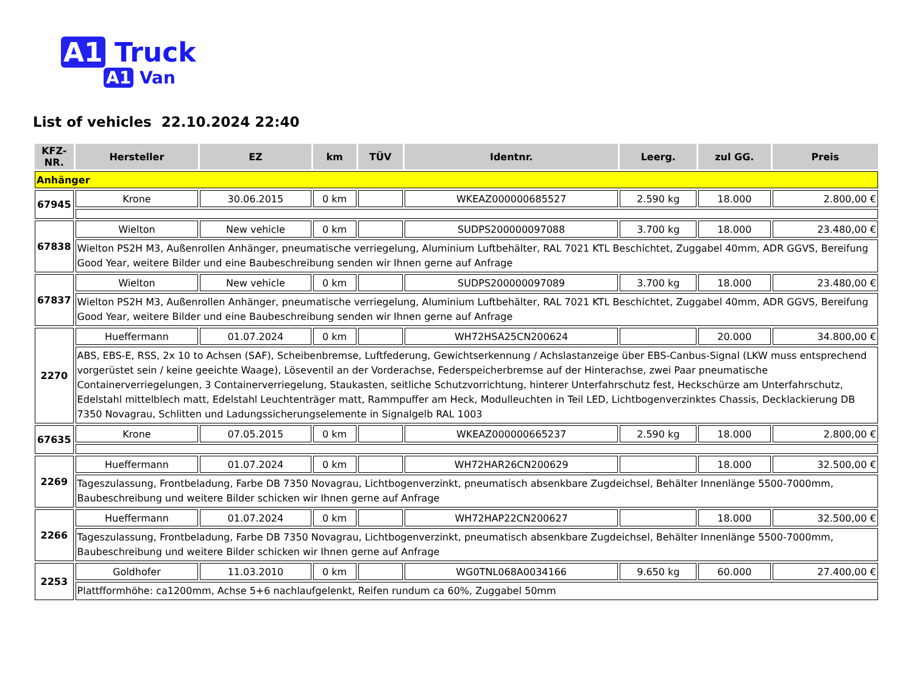A1 Truck
A1 Van
List of vehicles 22.10.2024 22:40
| KFZ-NR. | Hersteller | EZ | km | TÜV | Identnr. | Leerg. | zul GG. | Preis |
| --- | --- | --- | --- | --- | --- | --- | --- | --- |
| Anhänger | | | | | | | | |
| 67945 | Krone | 30.06.2015 | 0 km | | WKEAZ000000685527 | 2.590 kg | 18.000 | 2.800,00 € |
| 67838 | Wielton | New vehicle | 0 km | | SUDPS200000097088 | 3.700 kg | 18.000 | 23.480,00 € |
| | Wielton PS2H M3, Außenrollen Anhänger, pneumatische verriegelung, Aluminium Luftbehälter, RAL 7021 KTL Beschichtet, Zuggabel 40mm, ADR GGVS, Bereifung Good Year, weitere Bilder und eine Baubeschreibung senden wir Ihnen gerne auf Anfrage | | | | | | | |
| 67837 | Wielton | New vehicle | 0 km | | SUDPS200000097089 | 3.700 kg | 18.000 | 23.480,00 € |
| | Wielton PS2H M3, Außenrollen Anhänger, pneumatische verriegelung, Aluminium Luftbehälter, RAL 7021 KTL Beschichtet, Zuggabel 40mm, ADR GGVS, Bereifung Good Year, weitere Bilder und eine Baubeschreibung senden wir Ihnen gerne auf Anfrage | | | | | | | |
| 2270 | Hueffermann | 01.07.2024 | 0 km | | WH72HSA25CN200624 | | 20.000 | 34.800,00 € |
| | ABS, EBS-E, RSS, 2x 10 to Achsen (SAF), Scheibenbremse, Luftfederung, Gewichtserkennung / Achslastanzeige über EBS-Canbus-Signal (LKW muss entsprechend vorgerüstet sein / keine geeichte Waage), Löseventil an der Vorderachse, Federspeicherbremse auf der Hinterachse, zwei Paar pneumatische Containerverriegelungen, 3 Containerverriegelung, Staukasten, seitliche Schutzvorrichtung, hinterer Unterfahrschutz fest, Heckschürze am Unterfahrschutz, Edelstahl mittelblech matt, Edelstahl Leuchtenträger matt, Rammpuffer am Heck, Modulleuchten in Teil LED, Lichtbogenverzinktes Chassis, Decklackierung DB 7350 Novagrau, Schlitten und Ladungssicherungselemente in Signalgelb RAL 1003 | | | | | | | |
| 67635 | Krone | 07.05.2015 | 0 km | | WKEAZ000000665237 | 2.590 kg | 18.000 | 2.800,00 € |
| 2269 | Hueffermann | 01.07.2024 | 0 km | | WH72HAR26CN200629 | | 18.000 | 32.500,00 € |
| | Tageszulassung, Frontbeladung, Farbe DB 7350 Novagrau, Lichtbogenverzinkt, pneumatisch absenkbare Zugdeichsel, Behälter Innenlänge 5500-7000mm, Baubeschreibung und weitere Bilder schicken wir Ihnen gerne auf Anfrage | | | | | | | |
| 2266 | Hueffermann | 01.07.2024 | 0 km | | WH72HAP22CN200627 | | 18.000 | 32.500,00 € |
| | Tageszulassung, Frontbeladung, Farbe DB 7350 Novagrau, Lichtbogenverzinkt, pneumatisch absenkbare Zugdeichsel, Behälter Innenlänge 5500-7000mm, Baubeschreibung und weitere Bilder schicken wir Ihnen gerne auf Anfrage | | | | | | | |
| 2253 | Goldhofer | 11.03.2010 | 0 km | | WG0TNL068A0034166 | 9.650 kg | 60.000 | 27.400,00 € |
| | Plattfformhöhe: ca1200mm, Achse 5+6 nachlaufgelenkt, Reifen rundum ca 60%, Zuggabel 50mm | | | | | | | |